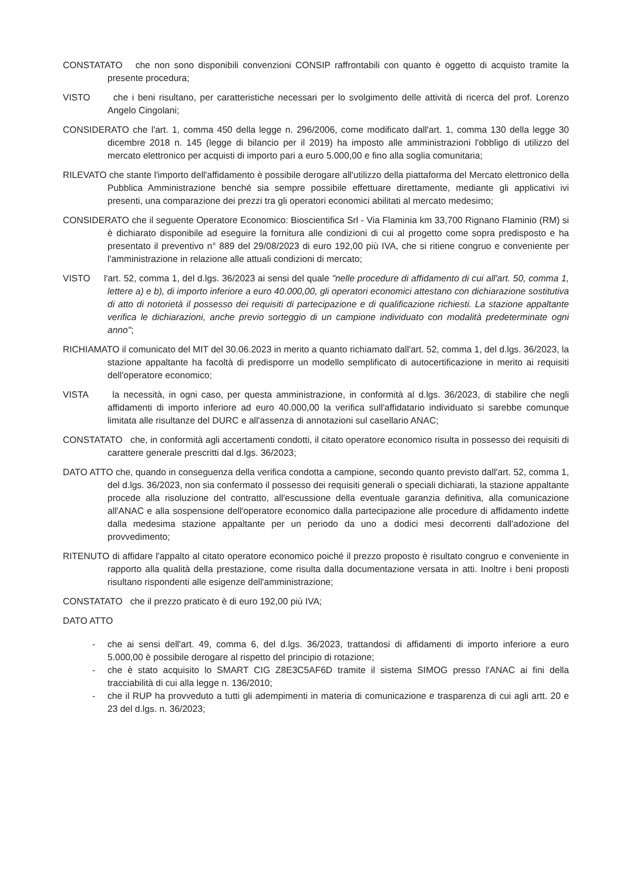CONSTATATO che non sono disponibili convenzioni CONSIP raffrontabili con quanto è oggetto di acquisto tramite la presente procedura;
VISTO che i beni risultano, per caratteristiche necessari per lo svolgimento delle attività di ricerca del prof. Lorenzo Angelo Cingolani;
CONSIDERATO che l'art. 1, comma 450 della legge n. 296/2006, come modificato dall'art. 1, comma 130 della legge 30 dicembre 2018 n. 145 (legge di bilancio per il 2019) ha imposto alle amministrazioni l'obbligo di utilizzo del mercato elettronico per acquisti di importo pari a euro 5.000,00 e fino alla soglia comunitaria;
RILEVATO che stante l'importo dell'affidamento è possibile derogare all'utilizzo della piattaforma del Mercato elettronico della Pubblica Amministrazione benché sia sempre possibile effettuare direttamente, mediante gli applicativi ivi presenti, una comparazione dei prezzi tra gli operatori economici abilitati al mercato medesimo;
CONSIDERATO che il seguente Operatore Economico: Bioscientifica Srl - Via Flaminia km 33,700 Rignano Flaminio (RM) si è dichiarato disponibile ad eseguire la fornitura alle condizioni di cui al progetto come sopra predisposto e ha presentato il preventivo n° 889 del 29/08/2023 di euro 192,00 più IVA, che si ritiene congruo e conveniente per l'amministrazione in relazione alle attuali condizioni di mercato;
VISTO l'art. 52, comma 1, del d.lgs. 36/2023 ai sensi del quale "nelle procedure di affidamento di cui all'art. 50, comma 1, lettere a) e b), di importo inferiore a euro 40.000,00, gli operatori economici attestano con dichiarazione sostitutiva di atto di notorietà il possesso dei requisiti di partecipazione e di qualificazione richiesti. La stazione appaltante verifica le dichiarazioni, anche previo sorteggio di un campione individuato con modalità predeterminate ogni anno";
RICHIAMATO il comunicato del MIT del 30.06.2023 in merito a quanto richiamato dall'art. 52, comma 1, del d.lgs. 36/2023, la stazione appaltante ha facoltà di predisporre un modello semplificato di autocertificazione in merito ai requisiti dell'operatore economico;
VISTA la necessità, in ogni caso, per questa amministrazione, in conformità al d.lgs. 36/2023, di stabilire che negli affidamenti di importo inferiore ad euro 40.000,00 la verifica sull'affidatario individuato si sarebbe comunque limitata alle risultanze del DURC e all'assenza di annotazioni sul casellario ANAC;
CONSTATATO che, in conformità agli accertamenti condotti, il citato operatore economico risulta in possesso dei requisiti di carattere generale prescritti dal d.lgs. 36/2023;
DATO ATTO che, quando in conseguenza della verifica condotta a campione, secondo quanto previsto dall'art. 52, comma 1, del d.lgs. 36/2023, non sia confermato il possesso dei requisiti generali o speciali dichiarati, la stazione appaltante procede alla risoluzione del contratto, all'escussione della eventuale garanzia definitiva, alla comunicazione all'ANAC e alla sospensione dell'operatore economico dalla partecipazione alle procedure di affidamento indette dalla medesima stazione appaltante per un periodo da uno a dodici mesi decorrenti dall'adozione del provvedimento;
RITENUTO di affidare l'appalto al citato operatore economico poiché il prezzo proposto è risultato congruo e conveniente in rapporto alla qualità della prestazione, come risulta dalla documentazione versata in atti. Inoltre i beni proposti risultano rispondenti alle esigenze dell'amministrazione;
CONSTATATO che il prezzo praticato è di euro 192,00 più IVA;
DATO ATTO
- che ai sensi dell'art. 49, comma 6, del d.lgs. 36/2023, trattandosi di affidamenti di importo inferiore a euro 5.000,00 è possibile derogare al rispetto del principio di rotazione;
- che è stato acquisito lo SMART CIG Z8E3C5AF6D tramite il sistema SIMOG presso l'ANAC ai fini della tracciabilità di cui alla legge n. 136/2010;
- che il RUP ha provveduto a tutti gli adempimenti in materia di comunicazione e trasparenza di cui agli artt. 20 e 23 del d.lgs. n. 36/2023;